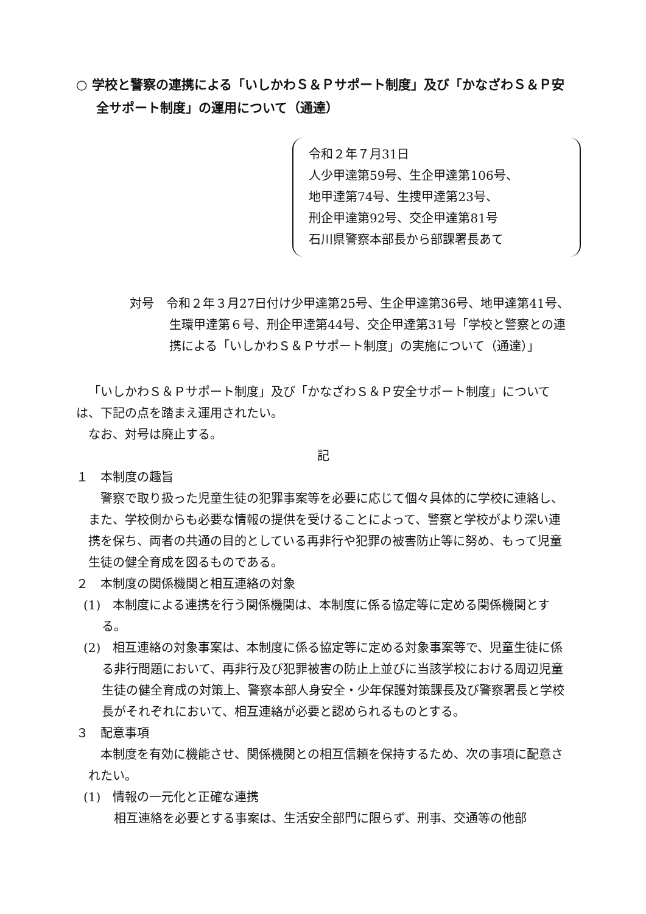○ 学校と警察の連携による「いしかわＳ＆Ｐサポート制度」及び「かなざわＳ＆Ｐ安全サポート制度」の運用について（通達）
令和２年７月31日
人少甲達第59号、生企甲達第106号、
地甲達第74号、生捜甲達第23号、
刑企甲達第92号、交企甲達第81号
石川県警察本部長から部課署長あて
対号　令和２年３月27日付け少甲達第25号、生企甲達第36号、地甲達第41号、生環甲達第６号、刑企甲達第44号、交企甲達第31号「学校と警察との連携による「いしかわＳ＆Ｐサポート制度」の実施について（通達）」
「いしかわＳ＆Ｐサポート制度」及び「かなざわＳ＆Ｐ安全サポート制度」については、下記の点を踏まえ運用されたい。
なお、対号は廃止する。
記
１　本制度の趣旨
警察で取り扱った児童生徒の犯罪事案等を必要に応じて個々具体的に学校に連絡し、また、学校側からも必要な情報の提供を受けることによって、警察と学校がより深い連携を保ち、両者の共通の目的としている再非行や犯罪の被害防止等に努め、もって児童生徒の健全育成を図るものである。
２　本制度の関係機関と相互連絡の対象
(1)　本制度による連携を行う関係機関は、本制度に係る協定等に定める関係機関とする。
(2)　相互連絡の対象事案は、本制度に係る協定等に定める対象事案等で、児童生徒に係る非行問題において、再非行及び犯罪被害の防止上並びに当該学校における周辺児童生徒の健全育成の対策上、警察本部人身安全・少年保護対策課長及び警察署長と学校長がそれぞれにおいて、相互連絡が必要と認められるものとする。
３　配意事項
本制度を有効に機能させ、関係機関との相互信頼を保持するため、次の事項に配意されたい。
(1)　情報の一元化と正確な連携
相互連絡を必要とする事案は、生活安全部門に限らず、刑事、交通等の他部